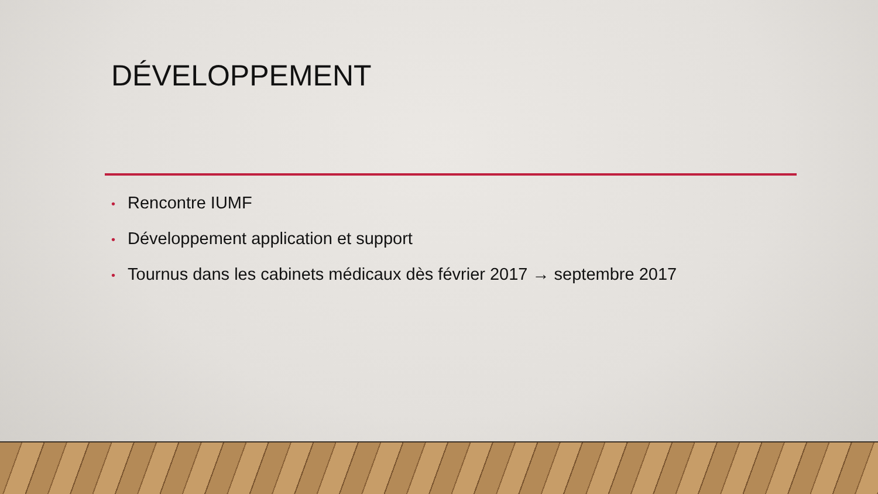DÉVELOPPEMENT
• Rencontre IUMF
• Développement application et support
• Tournus dans les cabinets médicaux dès février 2017 → septembre 2017